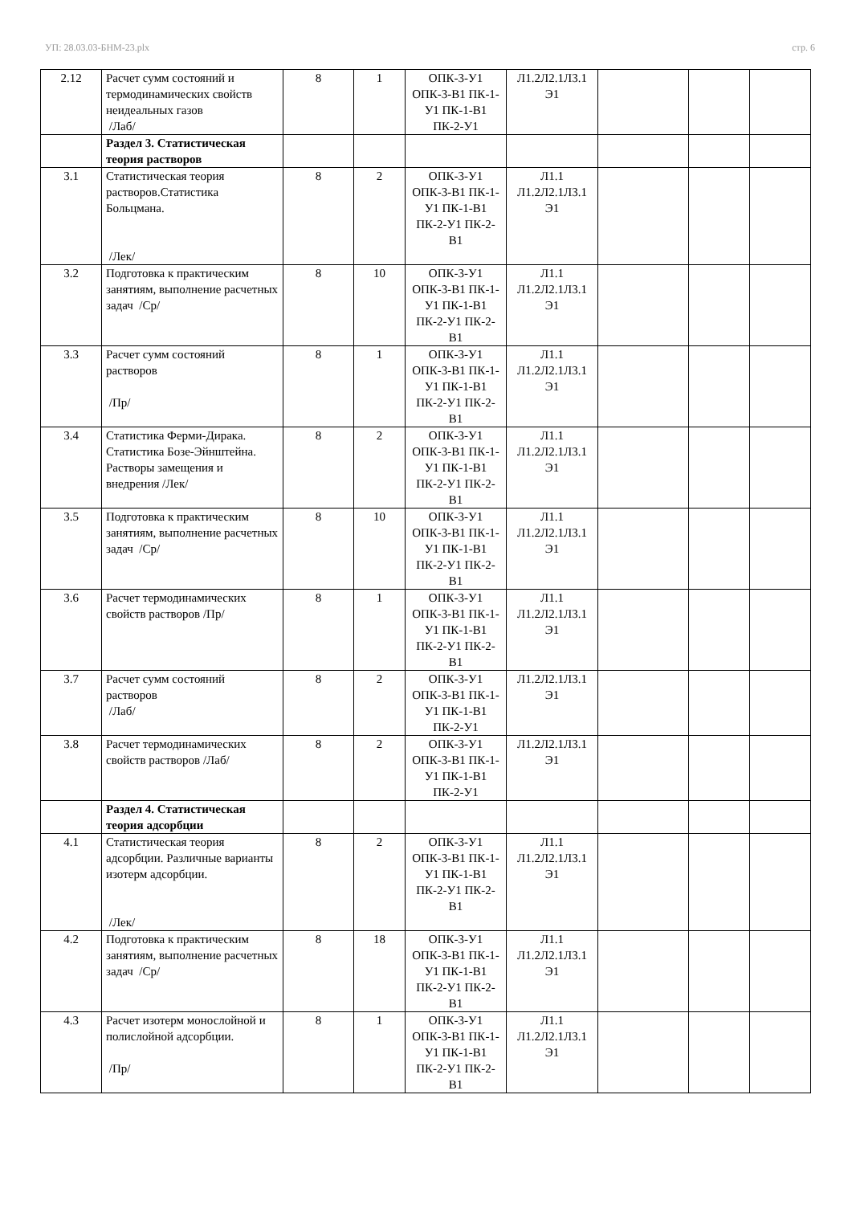УП: 28.03.03-БНМ-23.plx стр. 6
| 2.12 | Расчет сумм состояний и термодинамических свойств неидеальных газов /Лаб/ | 8 | 1 | ОПК-3-У1 ОПК-3-В1 ПК-1-У1 ПК-1-В1 ПК-2-У1 | Л1.2Л2.1Л3.1 Э1 | | | |
| | Раздел 3. Статистическая теория растворов | | | | | | | |
| 3.1 | Статистическая теория растворов.Статистика Больцмана. /Лек/ | 8 | 2 | ОПК-3-У1 ОПК-3-В1 ПК-1-У1 ПК-1-В1 ПК-2-У1 ПК-2-В1 | Л1.1 Л1.2Л2.1Л3.1 Э1 | | | |
| 3.2 | Подготовка к практическим занятиям, выполнение расчетных задач /Ср/ | 8 | 10 | ОПК-3-У1 ОПК-3-В1 ПК-1-У1 ПК-1-В1 ПК-2-У1 ПК-2-В1 | Л1.1 Л1.2Л2.1Л3.1 Э1 | | | |
| 3.3 | Расчет сумм состояний растворов /Пр/ | 8 | 1 | ОПК-3-У1 ОПК-3-В1 ПК-1-У1 ПК-1-В1 ПК-2-У1 ПК-2-В1 | Л1.1 Л1.2Л2.1Л3.1 Э1 | | | |
| 3.4 | Статистика Ферми-Дирака. Статистика Бозе-Эйнштейна. Растворы замещения и внедрения /Лек/ | 8 | 2 | ОПК-3-У1 ОПК-3-В1 ПК-1-У1 ПК-1-В1 ПК-2-У1 ПК-2-В1 | Л1.1 Л1.2Л2.1Л3.1 Э1 | | | |
| 3.5 | Подготовка к практическим занятиям, выполнение расчетных задач /Ср/ | 8 | 10 | ОПК-3-У1 ОПК-3-В1 ПК-1-У1 ПК-1-В1 ПК-2-У1 ПК-2-В1 | Л1.1 Л1.2Л2.1Л3.1 Э1 | | | |
| 3.6 | Расчет термодинамических свойств растворов /Пр/ | 8 | 1 | ОПК-3-У1 ОПК-3-В1 ПК-1-У1 ПК-1-В1 ПК-2-У1 ПК-2-В1 | Л1.1 Л1.2Л2.1Л3.1 Э1 | | | |
| 3.7 | Расчет сумм состояний растворов /Лаб/ | 8 | 2 | ОПК-3-У1 ОПК-3-В1 ПК-1-У1 ПК-1-В1 ПК-2-У1 | Л1.2Л2.1Л3.1 Э1 | | | |
| 3.8 | Расчет термодинамических свойств растворов /Лаб/ | 8 | 2 | ОПК-3-У1 ОПК-3-В1 ПК-1-У1 ПК-1-В1 ПК-2-У1 | Л1.2Л2.1Л3.1 Э1 | | | |
| | Раздел 4. Статистическая теория адсорбции | | | | | | | |
| 4.1 | Статистическая теория адсорбции. Различные варианты изотерм адсорбции. /Лек/ | 8 | 2 | ОПК-3-У1 ОПК-3-В1 ПК-1-У1 ПК-1-В1 ПК-2-У1 ПК-2-В1 | Л1.1 Л1.2Л2.1Л3.1 Э1 | | | |
| 4.2 | Подготовка к практическим занятиям, выполнение расчетных задач /Ср/ | 8 | 18 | ОПК-3-У1 ОПК-3-В1 ПК-1-У1 ПК-1-В1 ПК-2-У1 ПК-2-В1 | Л1.1 Л1.2Л2.1Л3.1 Э1 | | | |
| 4.3 | Расчет изотерм монослойной и полислойной адсорбции. /Пр/ | 8 | 1 | ОПК-3-У1 ОПК-3-В1 ПК-1-У1 ПК-1-В1 ПК-2-У1 ПК-2-В1 | Л1.1 Л1.2Л2.1Л3.1 Э1 | | | |